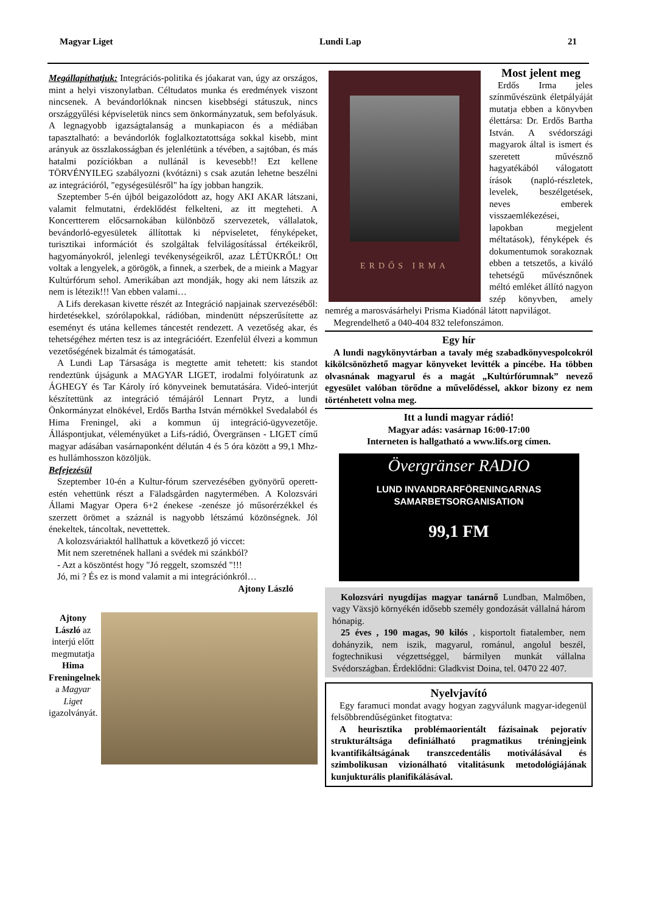Magyar Liget Lundi Lap 21
Megállapíthatjuk: Integrációs-politika és jóakarat van, úgy az országos, mint a helyi viszonylatban. Céltudatos munka és eredmények viszont nincsenek. A bevándorlóknak nincsen kisebbségi státuszuk, nincs országgyűlési képviseletük nincs sem önkormányzatuk, sem befolyásuk. A legnagyobb igazságtalanság a munkapiacon és a médiában tapasztalható: a bevándorlók foglalkoztatottsága sokkal kisebb, mint arányuk az összlakosságban és jelenlétünk a tévében, a sajtóban, és más hatalmi pozíciókban a nullánál is kevesebb!! Ezt kellene TÖRVÉNYILEG szabályozni (kvótázni) s csak azután lehetne beszélni az integrációról, "egységesülésről" ha így jobban hangzik.
Szeptember 5-én újból beigazolódott az, hogy AKI AKAR látszani, valamit felmutatni, érdeklődést felkelteni, az itt megteheti. A Koncertterem előcsarnokában különböző szervezetek, vállalatok, bevándorló-egyesületek állítottak ki népviseletet, fényképeket, turisztikai információt és szolgáltak felvilágosítással értékeikről, hagyományokról, jelenlegi tevékenységeikről, azaz LÉTÜKRŐL! Ott voltak a lengyelek, a görögök, a finnek, a szerbek, de a mieink a Magyar Kultúrfórum sehol. Amerikában azt mondják, hogy aki nem látszik az nem is létezik!!! Van ebben valami…
A Lifs derekasan kivette részét az Integráció napjainak szervezéséből: hirdetésekkel, szórólapokkal, rádióban, mindenütt népszerűsítette az eseményt és utána kellemes táncestét rendezett. A vezetőség akar, és tehetségéhez mérten tesz is az integrációért. Ezenfelül élvezi a kommun vezetőségének bizalmát és támogatását.
A Lundi Lap Társasága is megtette amit tehetett: kis standot rendeztünk újságunk a MAGYAR LIGET, irodalmi folyóiratunk az ÁGHEGY és Tar Károly író könyveinek bemutatására. Videó-interjút készítettünk az integráció témájáról Lennart Prytz, a lundi Önkormányzat elnökével, Erdős Bartha István mérnökkel Svedalaból és Hima Freningel, aki a kommun új integráció-ügyvezetője. Álláspontjukat, véleményüket a Lifs-rádió, Övergränsen - LIGET című magyar adásában vasárnaponként délután 4 és 5 óra között a 99,1 Mhz-es hullámhosszon közöljük.
Befejezésül
Szeptember 10-én a Kultur-fórum szervezésében gyönyörű operett-estén vehettünk részt a Fäladsgården nagytermében. A Kolozsvári Állami Magyar Opera 6+2 énekese -zenésze jó műsorérzékkel és szerzett örömet a száznál is nagyobb létszámú közönségnek. Jól énekeltek, táncoltak, nevettettek.
A kolozsváriaktól hallhattuk a következő jó viccet:
Mit nem szeretnének hallani a svédek mi szánkból?
- Azt a köszöntést hogy "Jó reggelt, szomszéd "!!!
Jó, mi ? És ez is mond valamit a mi integrációnkról…
Ajtony László
Ajtony László az interjú előtt megmutatja Hima Freningelnek a Magyar Liget igazolványát.
ERDŐS IRMA
Most jelent meg
Erdős Irma jeles színművészünk életpályáját mutatja ebben a könyvben élettársa: Dr. Erdős Bartha István. A svédországi magyarok által is ismert és szeretett művésznő hagyatékából válogatott írások (napló-részletek, levelek, beszélgetések, neves emberek visszaemlékezései, lapokban megjelent méltatások), fényképek és dokumentumok sorakoznak ebben a tetszetős, a kiváló tehetségű művésznőnek méltó emléket állító nagyon szép könyvben, amely nemrég a marosvásárhelyi Prisma Kiadónál látott napvilágot.
Megrendelhető a 040-404 832 telefonszámon.
Egy hír
A lundi nagykönyvtárban a tavaly még szabadkönyvespolcokról kikölcsönözhető magyar könyveket levitték a pincébe. Ha többen olvasnának magyarul és a magát „Kultúrfórumnak” nevező egyesület valóban törődne a művelődéssel, akkor bizony ez nem történhetett volna meg.
Itt a lundi magyar rádió!
Magyar adás: vasárnap 16:00-17:00
Interneten is hallgatható a www.lifs.org címen.
Övergränser RADIO
LUND INVANDRARFÖRENINGARNAS
SAMARBETSORGANISATION
99,1 FM
Kolozsvári nyugdíjas magyar tanárnő Lundban, Malmőben, vagy Växsjö környékén idősebb személy gondozását vállalná három hónapig.
25 éves , 190 magas, 90 kilós , kisportolt fiatalember, nem dohányzik, nem iszik, magyarul, románul, angolul beszél, fogtechnikusi végzettséggel, bármilyen munkát vállalna Svédországban. Érdeklődni: Gladkvist Doina, tel. 0470 22 407.
Nyelvjavító
Egy faramuci mondat avagy hogyan zagyválunk magyar-idegenül felsőbbrendűségünket fitogtatva:
A heurisztika problémaorientált fázisainak pejoratív strukturáltsága definiálható pragmatikus tréningjeink kvantifikáltságának transzcedentális motiválásával és szimbolikusan vizionálható vitalitásunk metodológiájának kunjukturális planifikálásával.